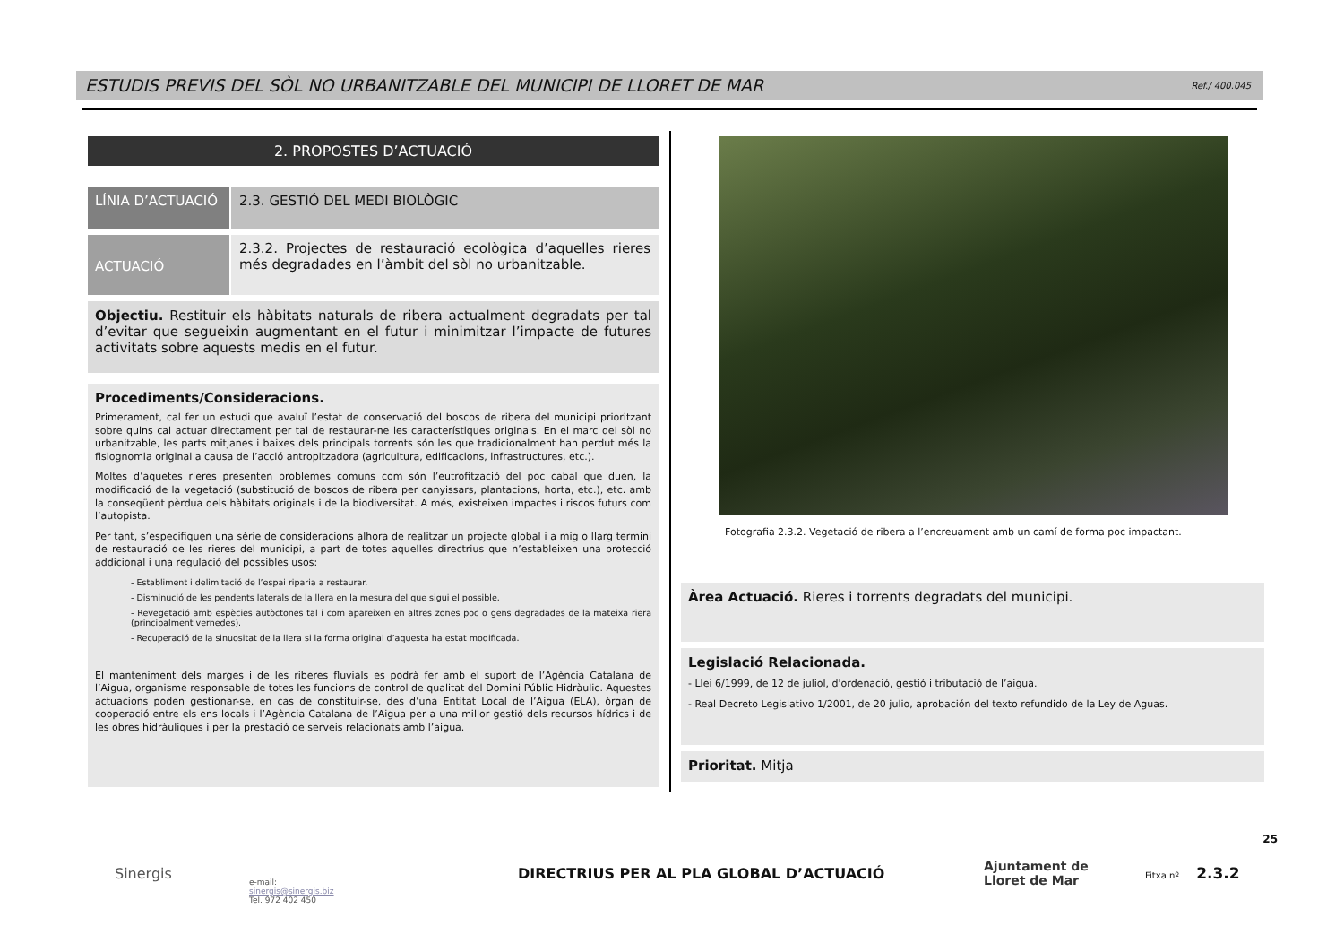ESTUDIS PREVIS DEL SÒL NO URBANITZABLE DEL MUNICIPI DE LLORET DE MAR Ref./ 400.045
2. PROPOSTES D’ACTUACIÓ
LÍNIA D’ACTUACIÓ
2.3. GESTIÓ DEL MEDI BIOLÒGIC
ACTUACIÓ
2.3.2. Projectes de restauració ecològica d’aquelles rieres més degradades en l’àmbit del sòl no urbanitzable.
Objectiu. Restituir els hàbitats naturals de ribera actualment degradats per tal d’evitar que segueixin augmentant en el futur i minimitzar l’impacte de futures activitats sobre aquests medis en el futur.
Procediments/Consideracions.
Primerament, cal fer un estudi que avaluï l’estat de conservació del boscos de ribera del municipi prioritzant sobre quins cal actuar directament per tal de restaurar-ne les característiques originals. En el marc del sòl no urbanitzable, les parts mitjanes i baixes dels principals torrents són les que tradicionalment han perdut més la fisiognomia original a causa de l’acció antropitzadora (agricultura, edificacions, infrastructures, etc.).
Moltes d’aquetes rieres presenten problemes comuns com són l’eutrofització del poc cabal que duen, la modificació de la vegetació (substitució de boscos de ribera per canyissars, plantacions, horta, etc.), etc. amb la conseqüent pèrdua dels hàbitats originals i de la biodiversitat. A més, existeixen impactes i riscos futurs com l’autopista.
Per tant, s’especifiquen una sèrie de consideracions alhora de realitzar un projecte global i a mig o llarg termini de restauració de les rieres del municipi, a part de totes aquelles directrius que n’estableixen una protecció addicional i una regulació del possibles usos:
- Establiment i delimitació de l’espai riparia a restaurar.
- Disminució de les pendents laterals de la llera en la mesura del que sigui el possible.
- Revegetació amb espècies autòctones tal i com apareixen en altres zones poc o gens degradades de la mateixa riera (principalment vernedes).
- Recuperació de la sinuositat de la llera si la forma original d’aquesta ha estat modificada.
El manteniment dels marges i de les riberes fluvials es podrà fer amb el suport de l’Agència Catalana de l’Aigua, organisme responsable de totes les funcions de control de qualitat del Domini Públic Hidràulic. Aquestes actuacions poden gestionar-se, en cas de constituir-se, des d’una Entitat Local de l’Aigua (ELA), òrgan de cooperació entre els ens locals i l’Agència Catalana de l’Aigua per a una millor gestió dels recursos hídrics i de les obres hidràuliques i per la prestació de serveis relacionats amb l’aigua.
Fotografia 2.3.2. Vegetació de ribera a l’encreuament amb un camí de forma poc impactant.
Àrea Actuació. Rieres i torrents degradats del municipi.
Legislació Relacionada.
- Llei 6/1999, de 12 de juliol, d'ordenació, gestió i tributació de l’aigua.
- Real Decreto Legislativo 1/2001, de 20 julio, aprobación del texto refundido de la Ley de Aguas.
Prioritat. Mitja
25
Sinergis
e-mail:
sinergis@sinergis.biz
Tel. 972 402 450
DIRECTRIUS PER AL PLA GLOBAL D’ACTUACIÓ
Ajuntament de
Lloret de Mar
Fitxa nº 2.3.2